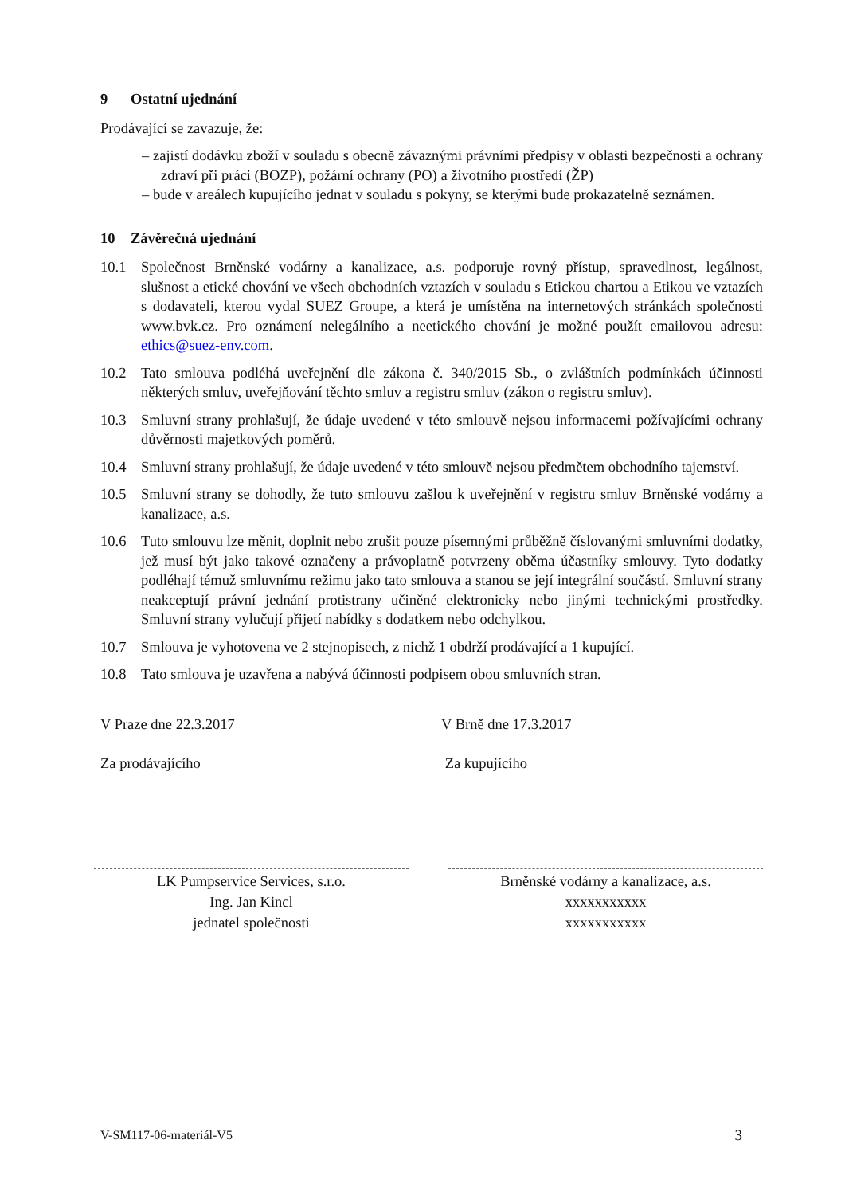9 Ostatní ujednání
Prodávající se zavazuje, že:
– zajistí dodávku zboží v souladu s obecně závaznými právními předpisy v oblasti bezpečnosti a ochrany zdraví při práci (BOZP), požární ochrany (PO) a životního prostředí (ŽP)
– bude v areálech kupujícího jednat v souladu s pokyny, se kterými bude prokazatelně seznámen.
10 Závěrečná ujednání
10.1 Společnost Brněnské vodárny a kanalizace, a.s. podporuje rovný přístup, spravedlnost, legálnost, slušnost a etické chování ve všech obchodních vztazích v souladu s Etickou chartou a Etikou ve vztazích s dodavateli, kterou vydal SUEZ Groupe, a která je umístěna na internetových stránkách společnosti www.bvk.cz. Pro oznámení nelegálního a neetického chování je možné použít emailovou adresu: ethics@suez-env.com.
10.2 Tato smlouva podléhá uveřejnění dle zákona č. 340/2015 Sb., o zvláštních podmínkách účinnosti některých smluv, uveřejňování těchto smluv a registru smluv (zákon o registru smluv).
10.3 Smluvní strany prohlašují, že údaje uvedené v této smlouvě nejsou informacemi požívajícími ochrany důvěrnosti majetkových poměrů.
10.4 Smluvní strany prohlašují, že údaje uvedené v této smlouvě nejsou předmětem obchodního tajemství.
10.5 Smluvní strany se dohodly, že tuto smlouvu zašlou k uveřejnění v registru smluv Brněnské vodárny a kanalizace, a.s.
10.6 Tuto smlouvu lze měnit, doplnit nebo zrušit pouze písemnými průběžně číslovanými smluvními dodatky, jež musí být jako takové označeny a právoplatně potvrzeny oběma účastníky smlouvy. Tyto dodatky podléhají témuž smluvnímu režimu jako tato smlouva a stanou se její integrální součástí. Smluvní strany neakceptují právní jednání protistrany učiněné elektronicky nebo jinými technickými prostředky. Smluvní strany vylučují přijetí nabídky s dodatkem nebo odchylkou.
10.7 Smlouva je vyhotovena ve 2 stejnopisech, z nichž 1 obdrží prodávající a 1 kupující.
10.8 Tato smlouva je uzavřena a nabývá účinnosti podpisem obou smluvních stran.
V Praze dne 22.3.2017
Za prodávajícího
V Brně dne 17.3.2017
Za kupujícího
LK Pumpservice Services, s.r.o.
Ing. Jan Kincl
jednatel společnosti
Brněnské vodárny a kanalizace, a.s.
xxxxxxxxxxx
xxxxxxxxxxx
V-SM117-06-materiál-V5 3